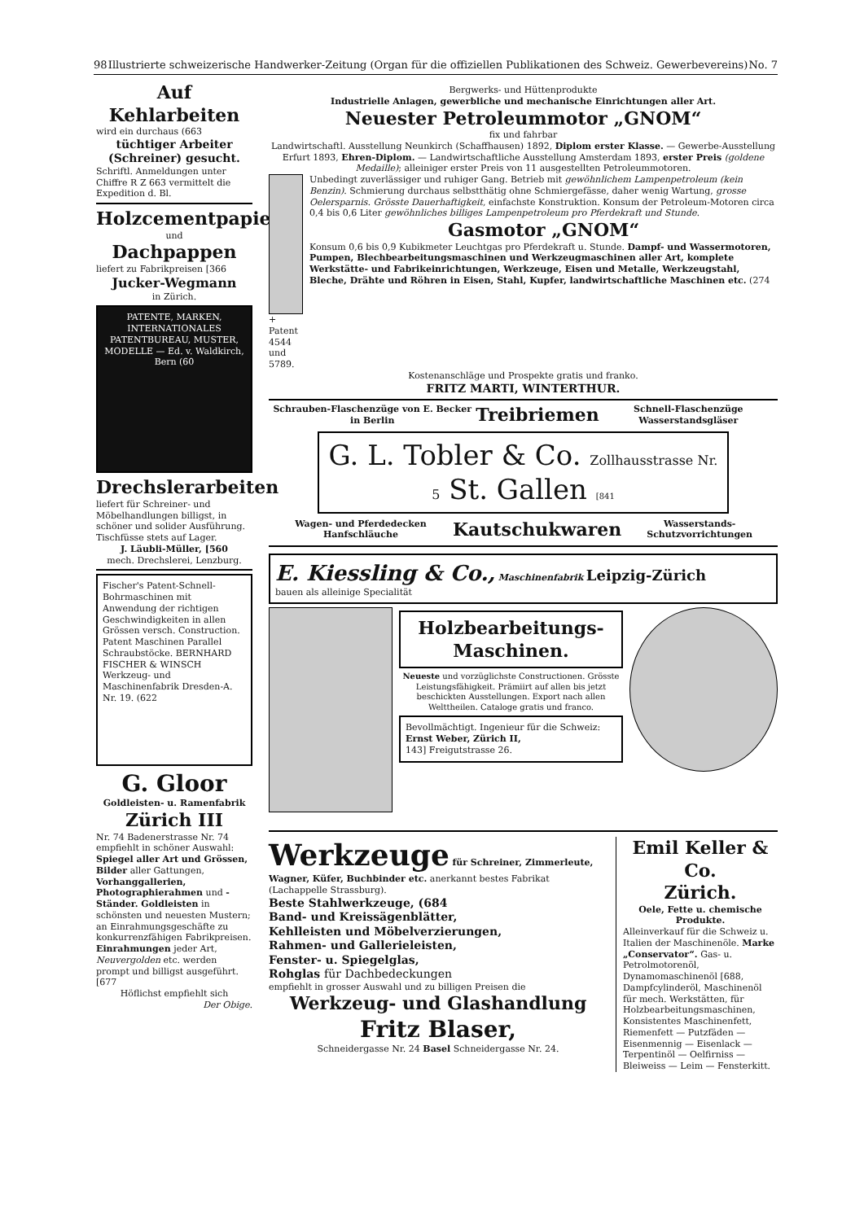98 Illustrierte schweizerische Handwerker-Zeitung (Organ für die offiziellen Publikationen des Schweiz. Gewerbevereins) No. 7
Auf Kehlarbeiten
wird ein durchaus (663
tüchtiger Arbeiter (Schreiner) gesucht.
Schriftl. Anmeldungen unter Chiffre R Z 663 vermittelt die Expedition d. Bl.
Holzcementpapier
und
Dachpappen
liefert zu Fabrikpreisen [366
Jucker-Wegmann
in Zürich.
PATENTE, MARKEN, INTERNATIONALES PATENTBUREAU, MUSTER, MODELLE — Ed. v. Waldkirch, Bern (60
Drechslerarbeiten
liefert für Schreiner- und Möbelhandlungen billigst, in schöner und solider Ausführung. Tischfüsse stets auf Lager.
J. Läubli-Müller, [560
mech. Drechslerei, Lenzburg.
Fischer's Patent-Schnell-Bohrmaschinen mit Anwendung der richtigen Geschwindigkeiten in allen Grössen versch. Construction. Patent Maschinen Parallel Schraubstöcke. BERNHARD FISCHER & WINSCH Werkzeug- und Maschinenfabrik Dresden-A. Nr. 19. (622
G. Gloor
Goldleisten- u. Ramenfabrik
Zürich III
Nr. 74 Badenerstrasse Nr. 74 empfiehlt in schöner Auswahl: Spiegel aller Art und Grössen, Bilder aller Gattungen, Vorhanggallerien, Photographierahmen und -Ständer. Goldleisten in schönsten und neuesten Mustern; an Einrahmungsgeschäfte zu konkurrenzfähigen Fabrikpreisen. Einrahmungen jeder Art, Neuvergolden etc. werden prompt und billigst ausgeführt. [677
Höflichst empfiehlt sich
Der Obige.
Bergwerks- und Hüttenprodukte
Industrielle Anlagen, gewerbliche und mechanische Einrichtungen aller Art.
Neuester Petroleummotor „GNOM“
fix und fahrbar
Landwirtschaftl. Ausstellung Neunkirch (Schaffhausen) 1892, Diplom erster Klasse. — Gewerbe-Ausstellung Erfurt 1893, Ehren-Diplom. — Landwirtschaftliche Ausstellung Amsterdam 1893, erster Preis (goldene Medaille); alleiniger erster Preis von 11 ausgestellten Petroleummotoren.
+ Patent 4544 und 5789. Unbedingt zuverlässiger und ruhiger Gang. Betrieb mit gewöhnlichem Lampenpetroleum (kein Benzin). Schmierung durchaus selbstthätig ohne Schmiergefässe, daher wenig Wartung, grosse Oelersparnis. Grösste Dauerhaftigkeit, einfachste Konstruktion. Konsum der Petroleum-Motoren circa 0,4 bis 0,6 Liter gewöhnliches billiges Lampenpetroleum pro Pferdekraft und Stunde.
Gasmotor „GNOM“
Konsum 0,6 bis 0,9 Kubikmeter Leuchtgas pro Pferdekraft u. Stunde. Dampf- und Wassermotoren, Pumpen, Blechbearbeitungsmaschinen und Werkzeugmaschinen aller Art, komplete Werkstätte- und Fabrikeinrichtungen, Werkzeuge, Eisen und Metalle, Werkzeugstahl, Bleche, Drähte und Röhren in Eisen, Stahl, Kupfer, landwirtschaftliche Maschinen etc. (274
Kostenanschläge und Prospekte gratis und franko.
FRITZ MARTI, WINTERTHUR.
Schrauben-Flaschenzüge von E. Becker in Berlin Treibriemen Schnell-Flaschenzüge Wasserstandsgläser
G. L. Tobler & Co. Zollhausstrasse Nr. 5 St. Gallen [841
Wagen- und Pferdedecken Hanfschläuche Kautschukwaren Wasserstands-Schutzvorrichtungen
E. Kiessling & Co., Maschinenfabrik Leipzig-Zürich
bauen als alleinige Specialität
Holzbearbeitungs- Maschinen.
Neueste und vorzüglichste Constructionen. Grösste Leistungsfähigkeit. Prämiirt auf allen bis jetzt beschickten Ausstellungen. Export nach allen Welttheilen. Cataloge gratis und franco.
Bevollmächtigt. Ingenieur für die Schweiz:
Ernst Weber, Zürich II,
143] Freigutstrasse 26.
Werkzeuge für Schreiner, Zimmerleute, Wagner, Küfer, Buchbinder etc. anerkannt bestes Fabrikat (Lachappelle Strassburg).
Beste Stahlwerkzeuge, (684
Band- und Kreissägenblätter,
Kehlleisten und Möbelverzierungen,
Rahmen- und Gallerieleisten,
Fenster- u. Spiegelglas,
Rohglas für Dachbedeckungen
empfiehlt in grosser Auswahl und zu billigen Preisen die
Werkzeug- und Glashandlung
Fritz Blaser,
Schneidergasse Nr. 24 Basel Schneidergasse Nr. 24.
Emil Keller & Co.
Zürich.
Oele, Fette u. chemische Produkte.
Alleinverkauf für die Schweiz u. Italien der Maschinenöle. Marke „Conservator“. Gas- u. Petrolmotorenöl, Dynamomaschinenöl [688, Dampfcylinderöl, Maschinenöl für mech. Werkstätten, für Holzbearbeitungsmaschinen, Konsistentes Maschinenfett, Riemenfett — Putzfäden — Eisenmennig — Eisenlack — Terpentinöl — Oelfirniss — Bleiweiss — Leim — Fensterkitt.